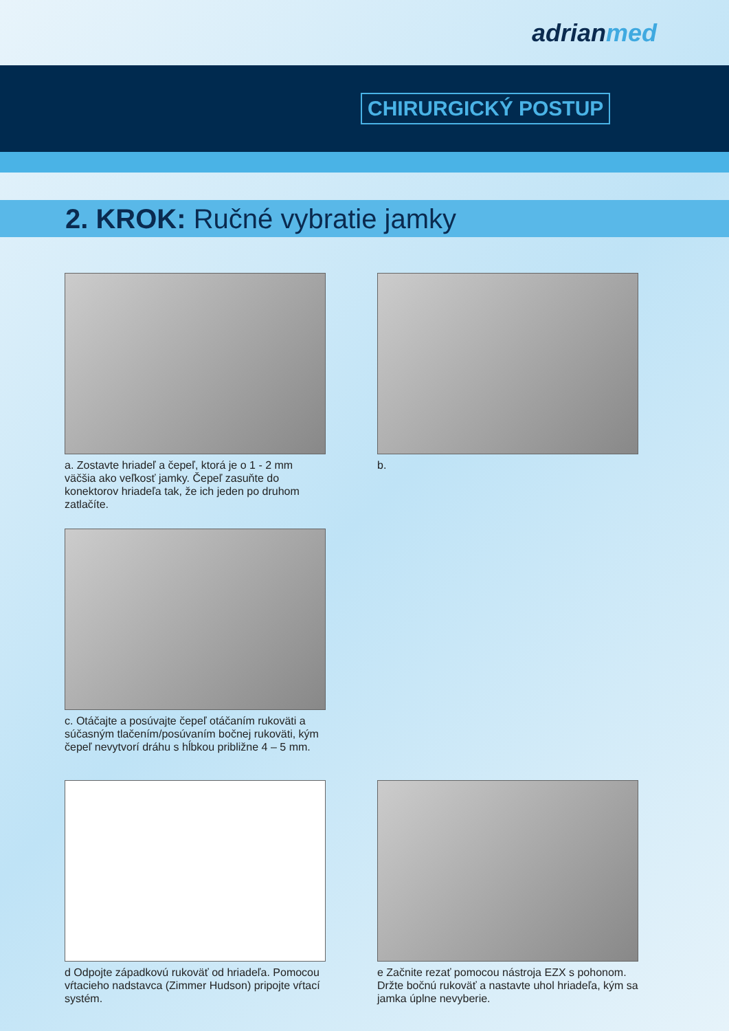adrian med
CHIRURGICKÝ POSTUP
2. KROK: Ručné vybratie jamky
a. Zostavte hriadeľ a čepeľ, ktorá je o 1 - 2 mm väčšia ako veľkosť jamky. Čepeľ zasuňte do konektorov hriadeľa tak, že ich jeden po druhom zatlačíte.
b.
c. Otáčajte a posúvajte čepeľ otáčaním rukoväti a súčasným tlačením/posúvaním bočnej rukoväti, kým čepeľ nevytvorí dráhu s hĺbkou približne 4 – 5 mm.
d Odpojte západkovú rukoväť od hriadeľa. Pomocou vŕtacieho nadstavca (Zimmer Hudson) pripojte vŕtací systém.
e Začnite rezať pomocou nástroja EZX s pohonom. Držte bočnú rukoväť a nastavte uhol hriadeľa, kým sa jamka úplne nevyberie.